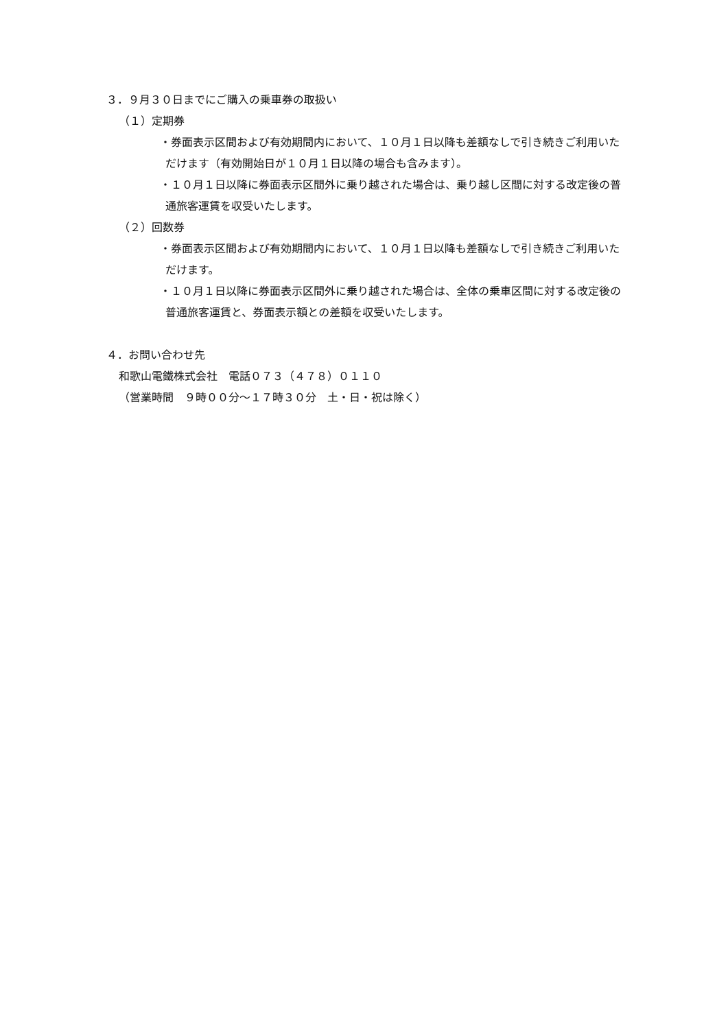３．９月３０日までにご購入の乗車券の取扱い
（１）定期券
・券面表示区間および有効期間内において、１０月１日以降も差額なしで引き続きご利用いただけます（有効開始日が１０月１日以降の場合も含みます）。
・１０月１日以降に券面表示区間外に乗り越された場合は、乗り越し区間に対する改定後の普通旅客運賃を収受いたします。
（２）回数券
・券面表示区間および有効期間内において、１０月１日以降も差額なしで引き続きご利用いただけます。
・１０月１日以降に券面表示区間外に乗り越された場合は、全体の乗車区間に対する改定後の普通旅客運賃と、券面表示額との差額を収受いたします。
４．お問い合わせ先
和歌山電鐵株式会社　電話０７３（４７８）０１１０
（営業時間　９時００分～１７時３０分　土・日・祝は除く）